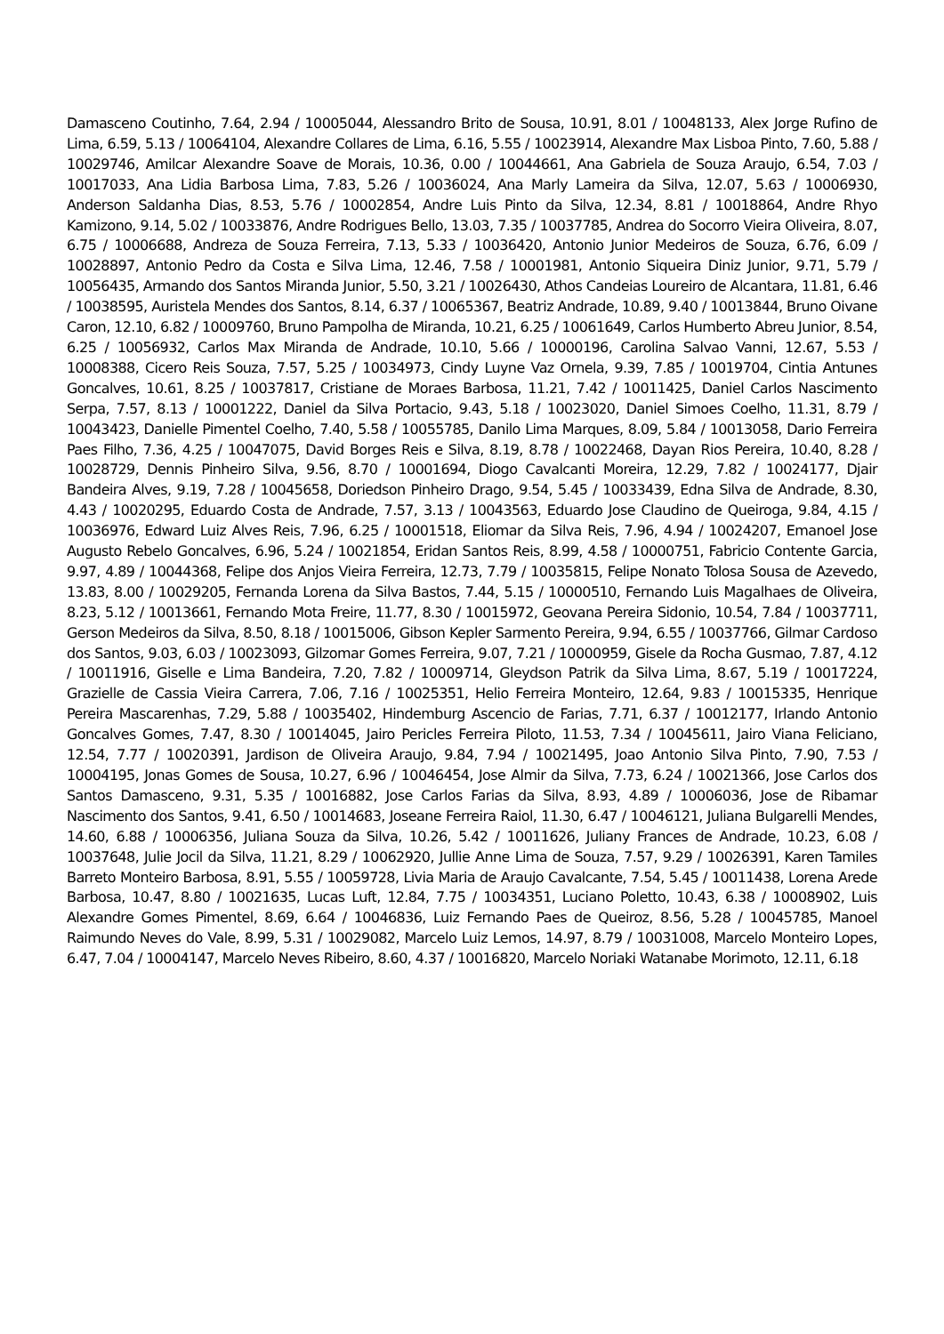Damasceno Coutinho, 7.64, 2.94 / 10005044, Alessandro Brito de Sousa, 10.91, 8.01 / 10048133, Alex Jorge Rufino de Lima, 6.59, 5.13 / 10064104, Alexandre Collares de Lima, 6.16, 5.55 / 10023914, Alexandre Max Lisboa Pinto, 7.60, 5.88 / 10029746, Amilcar Alexandre Soave de Morais, 10.36, 0.00 / 10044661, Ana Gabriela de Souza Araujo, 6.54, 7.03 / 10017033, Ana Lidia Barbosa Lima, 7.83, 5.26 / 10036024, Ana Marly Lameira da Silva, 12.07, 5.63 / 10006930, Anderson Saldanha Dias, 8.53, 5.76 / 10002854, Andre Luis Pinto da Silva, 12.34, 8.81 / 10018864, Andre Rhyo Kamizono, 9.14, 5.02 / 10033876, Andre Rodrigues Bello, 13.03, 7.35 / 10037785, Andrea do Socorro Vieira Oliveira, 8.07, 6.75 / 10006688, Andreza de Souza Ferreira, 7.13, 5.33 / 10036420, Antonio Junior Medeiros de Souza, 6.76, 6.09 / 10028897, Antonio Pedro da Costa e Silva Lima, 12.46, 7.58 / 10001981, Antonio Siqueira Diniz Junior, 9.71, 5.79 / 10056435, Armando dos Santos Miranda Junior, 5.50, 3.21 / 10026430, Athos Candeias Loureiro de Alcantara, 11.81, 6.46 / 10038595, Auristela Mendes dos Santos, 8.14, 6.37 / 10065367, Beatriz Andrade, 10.89, 9.40 / 10013844, Bruno Oivane Caron, 12.10, 6.82 / 10009760, Bruno Pampolha de Miranda, 10.21, 6.25 / 10061649, Carlos Humberto Abreu Junior, 8.54, 6.25 / 10056932, Carlos Max Miranda de Andrade, 10.10, 5.66 / 10000196, Carolina Salvao Vanni, 12.67, 5.53 / 10008388, Cicero Reis Souza, 7.57, 5.25 / 10034973, Cindy Luyne Vaz Ornela, 9.39, 7.85 / 10019704, Cintia Antunes Goncalves, 10.61, 8.25 / 10037817, Cristiane de Moraes Barbosa, 11.21, 7.42 / 10011425, Daniel Carlos Nascimento Serpa, 7.57, 8.13 / 10001222, Daniel da Silva Portacio, 9.43, 5.18 / 10023020, Daniel Simoes Coelho, 11.31, 8.79 / 10043423, Danielle Pimentel Coelho, 7.40, 5.58 / 10055785, Danilo Lima Marques, 8.09, 5.84 / 10013058, Dario Ferreira Paes Filho, 7.36, 4.25 / 10047075, David Borges Reis e Silva, 8.19, 8.78 / 10022468, Dayan Rios Pereira, 10.40, 8.28 / 10028729, Dennis Pinheiro Silva, 9.56, 8.70 / 10001694, Diogo Cavalcanti Moreira, 12.29, 7.82 / 10024177, Djair Bandeira Alves, 9.19, 7.28 / 10045658, Doriedson Pinheiro Drago, 9.54, 5.45 / 10033439, Edna Silva de Andrade, 8.30, 4.43 / 10020295, Eduardo Costa de Andrade, 7.57, 3.13 / 10043563, Eduardo Jose Claudino de Queiroga, 9.84, 4.15 / 10036976, Edward Luiz Alves Reis, 7.96, 6.25 / 10001518, Eliomar da Silva Reis, 7.96, 4.94 / 10024207, Emanoel Jose Augusto Rebelo Goncalves, 6.96, 5.24 / 10021854, Eridan Santos Reis, 8.99, 4.58 / 10000751, Fabricio Contente Garcia, 9.97, 4.89 / 10044368, Felipe dos Anjos Vieira Ferreira, 12.73, 7.79 / 10035815, Felipe Nonato Tolosa Sousa de Azevedo, 13.83, 8.00 / 10029205, Fernanda Lorena da Silva Bastos, 7.44, 5.15 / 10000510, Fernando Luis Magalhaes de Oliveira, 8.23, 5.12 / 10013661, Fernando Mota Freire, 11.77, 8.30 / 10015972, Geovana Pereira Sidonio, 10.54, 7.84 / 10037711, Gerson Medeiros da Silva, 8.50, 8.18 / 10015006, Gibson Kepler Sarmento Pereira, 9.94, 6.55 / 10037766, Gilmar Cardoso dos Santos, 9.03, 6.03 / 10023093, Gilzomar Gomes Ferreira, 9.07, 7.21 / 10000959, Gisele da Rocha Gusmao, 7.87, 4.12 / 10011916, Giselle e Lima Bandeira, 7.20, 7.82 / 10009714, Gleydson Patrik da Silva Lima, 8.67, 5.19 / 10017224, Grazielle de Cassia Vieira Carrera, 7.06, 7.16 / 10025351, Helio Ferreira Monteiro, 12.64, 9.83 / 10015335, Henrique Pereira Mascarenhas, 7.29, 5.88 / 10035402, Hindemburg Ascencio de Farias, 7.71, 6.37 / 10012177, Irlando Antonio Goncalves Gomes, 7.47, 8.30 / 10014045, Jairo Pericles Ferreira Piloto, 11.53, 7.34 / 10045611, Jairo Viana Feliciano, 12.54, 7.77 / 10020391, Jardison de Oliveira Araujo, 9.84, 7.94 / 10021495, Joao Antonio Silva Pinto, 7.90, 7.53 / 10004195, Jonas Gomes de Sousa, 10.27, 6.96 / 10046454, Jose Almir da Silva, 7.73, 6.24 / 10021366, Jose Carlos dos Santos Damasceno, 9.31, 5.35 / 10016882, Jose Carlos Farias da Silva, 8.93, 4.89 / 10006036, Jose de Ribamar Nascimento dos Santos, 9.41, 6.50 / 10014683, Joseane Ferreira Raiol, 11.30, 6.47 / 10046121, Juliana Bulgarelli Mendes, 14.60, 6.88 / 10006356, Juliana Souza da Silva, 10.26, 5.42 / 10011626, Juliany Frances de Andrade, 10.23, 6.08 / 10037648, Julie Jocil da Silva, 11.21, 8.29 / 10062920, Jullie Anne Lima de Souza, 7.57, 9.29 / 10026391, Karen Tamiles Barreto Monteiro Barbosa, 8.91, 5.55 / 10059728, Livia Maria de Araujo Cavalcante, 7.54, 5.45 / 10011438, Lorena Arede Barbosa, 10.47, 8.80 / 10021635, Lucas Luft, 12.84, 7.75 / 10034351, Luciano Poletto, 10.43, 6.38 / 10008902, Luis Alexandre Gomes Pimentel, 8.69, 6.64 / 10046836, Luiz Fernando Paes de Queiroz, 8.56, 5.28 / 10045785, Manoel Raimundo Neves do Vale, 8.99, 5.31 / 10029082, Marcelo Luiz Lemos, 14.97, 8.79 / 10031008, Marcelo Monteiro Lopes, 6.47, 7.04 / 10004147, Marcelo Neves Ribeiro, 8.60, 4.37 / 10016820, Marcelo Noriaki Watanabe Morimoto, 12.11, 6.18